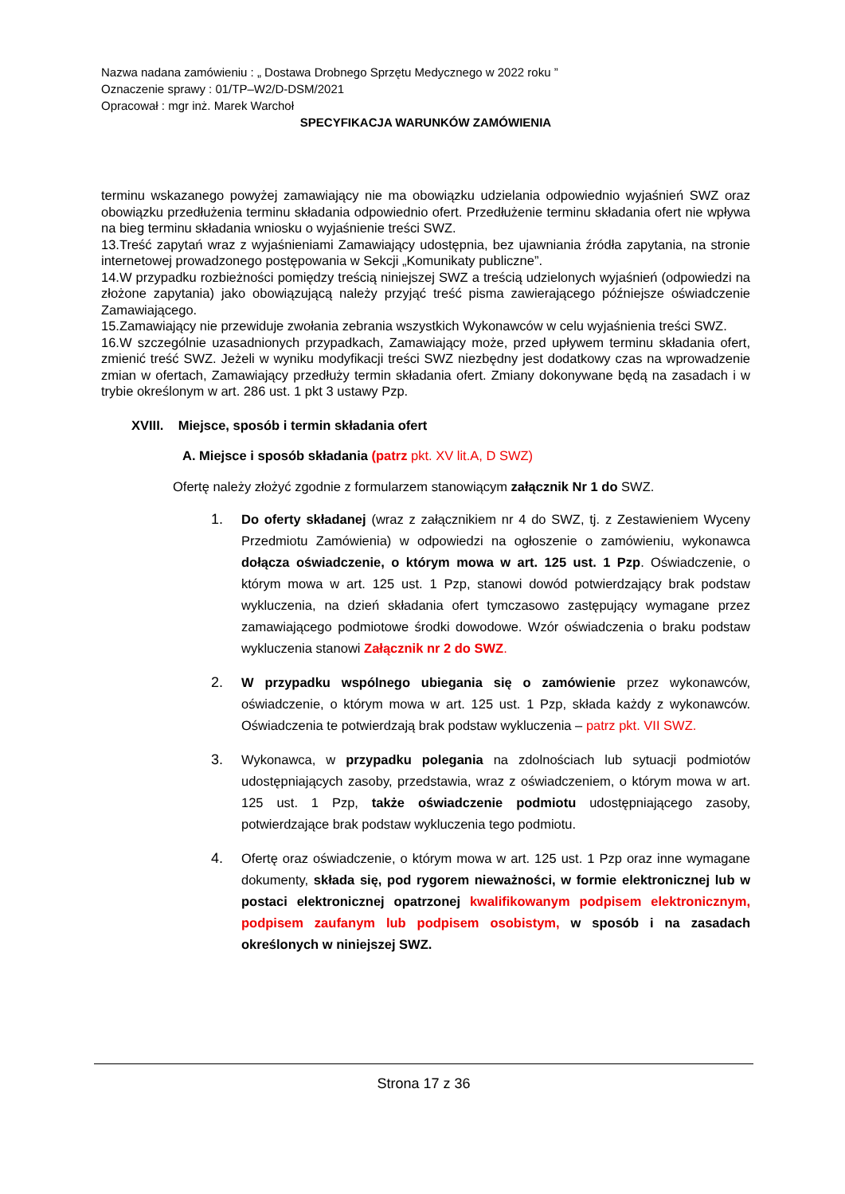Nazwa nadana zamówieniu : „ Dostawa Drobnego Sprzętu Medycznego w 2022 roku ”
Oznaczenie sprawy : 01/TP–W2/D-DSM/2021
Opracował : mgr inż. Marek Warchoł
SPECYFIKACJA WARUNKÓW ZAMÓWIENIA
terminu wskazanego powyżej zamawiający nie ma obowiązku udzielania odpowiednio wyjaśnień SWZ oraz obowiązku przedłużenia terminu składania odpowiednio ofert. Przedłużenie terminu składania ofert nie wpływa na bieg terminu składania wniosku o wyjaśnienie treści SWZ.
13.Treść zapytań wraz z wyjaśnieniami Zamawiający udostępnia, bez ujawniania źródła zapytania, na stronie internetowej prowadzonego postępowania w Sekcji „Komunikaty publiczne”.
14.W przypadku rozbieżności pomiędzy treścią niniejszej SWZ a treścią udzielonych wyjaśnień (odpowiedzi na złożone zapytania) jako obowiązującą należy przyjąć treść pisma zawierającego późniejsze oświadczenie Zamawiającego.
15.Zamawiający nie przewiduje zwołania zebrania wszystkich Wykonawców w celu wyjaśnienia treści SWZ.
16.W szczególnie uzasadnionych przypadkach, Zamawiający może, przed upływem terminu składania ofert, zmienić treść SWZ. Jeżeli w wyniku modyfikacji treści SWZ niezbędny jest dodatkowy czas na wprowadzenie zmian w ofertach, Zamawiający przedłuży termin składania ofert. Zmiany dokonywane będą na zasadach i w trybie określonym w art. 286 ust. 1 pkt 3 ustawy Pzp.
XVIII. Miejsce, sposób i termin składania ofert
A. Miejsce i sposób składania (patrz pkt. XV lit.A, D SWZ)
Ofertę należy złożyć zgodnie z formularzem stanowiącym załącznik Nr 1 do SWZ.
1. Do oferty składanej (wraz z załącznikiem nr 4 do SWZ, tj. z Zestawieniem Wyceny Przedmiotu Zamówienia) w odpowiedzi na ogłoszenie o zamówieniu, wykonawca dołącza oświadczenie, o którym mowa w art. 125 ust. 1 Pzp. Oświadczenie, o którym mowa w art. 125 ust. 1 Pzp, stanowi dowód potwierdzający brak podstaw wykluczenia, na dzień składania ofert tymczasowo zastępujący wymagane przez zamawiającego podmiotowe środki dowodowe. Wzór oświadczenia o braku podstaw wykluczenia stanowi Załącznik nr 2 do SWZ.
2. W przypadku wspólnego ubiegania się o zamówienie przez wykonawców, oświadczenie, o którym mowa w art. 125 ust. 1 Pzp, składa każdy z wykonawców. Oświadczenia te potwierdzają brak podstaw wykluczenia – patrz pkt. VII SWZ.
3. Wykonawca, w przypadku polegania na zdolnościach lub sytuacji podmiotów udostępniających zasoby, przedstawia, wraz z oświadczeniem, o którym mowa w art. 125 ust. 1 Pzp, także oświadczenie podmiotu udostępniającego zasoby, potwierdzające brak podstaw wykluczenia tego podmiotu.
4. Ofertę oraz oświadczenie, o którym mowa w art. 125 ust. 1 Pzp oraz inne wymagane dokumenty, składa się, pod rygorem nieważności, w formie elektronicznej lub w postaci elektronicznej opatrzonej kwalifikowanym podpisem elektronicznym, podpisem zaufanym lub podpisem osobistym, w sposób i na zasadach określonych w niniejszej SWZ.
Strona 17 z 36